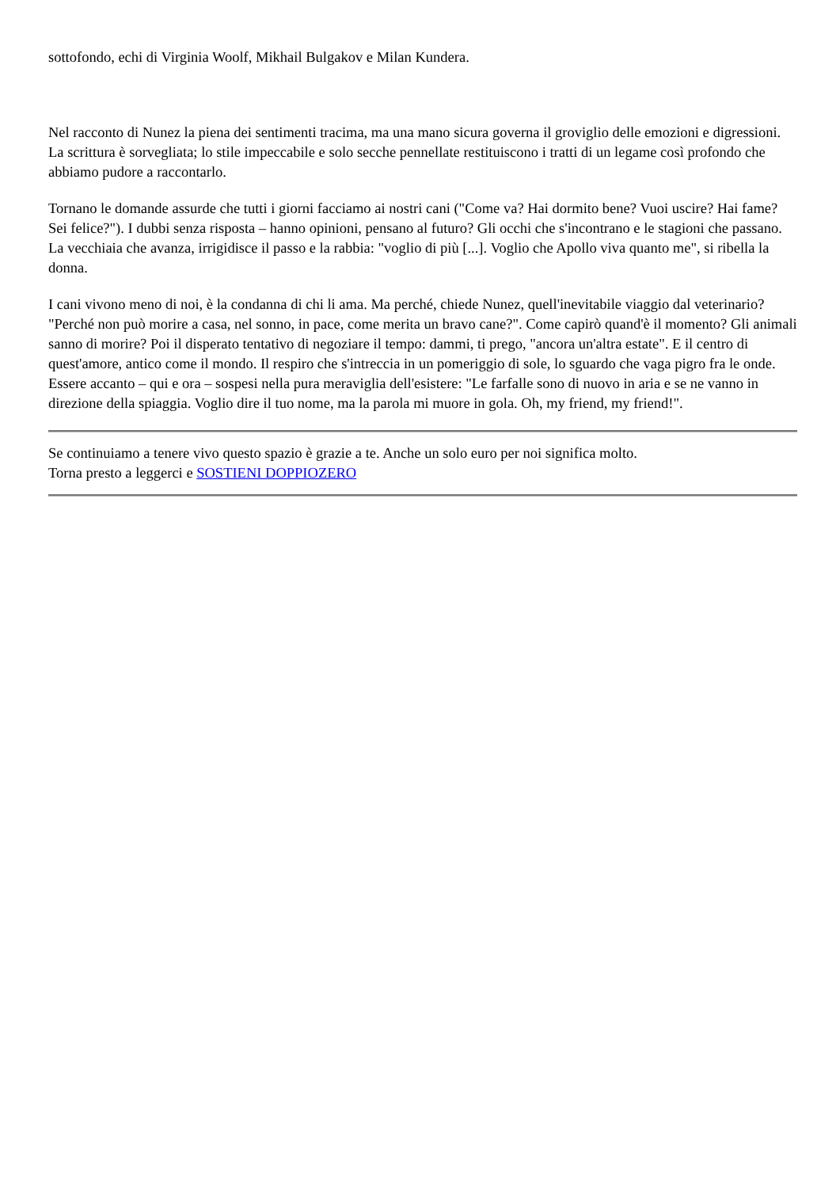sottofondo, echi di Virginia Woolf, Mikhail Bulgakov e Milan Kundera.
Nel racconto di Nunez la piena dei sentimenti tracima, ma una mano sicura governa il groviglio delle emozioni e digressioni. La scrittura è sorvegliata; lo stile impeccabile e solo secche pennellate restituiscono i tratti di un legame così profondo che abbiamo pudore a raccontarlo.
Tornano le domande assurde che tutti i giorni facciamo ai nostri cani ("Come va? Hai dormito bene? Vuoi uscire? Hai fame? Sei felice?"). I dubbi senza risposta – hanno opinioni, pensano al futuro? Gli occhi che s'incontrano e le stagioni che passano. La vecchiaia che avanza, irrigidisce il passo e la rabbia: "voglio di più [...]. Voglio che Apollo viva quanto me", si ribella la donna.
I cani vivono meno di noi, è la condanna di chi li ama. Ma perché, chiede Nunez, quell'inevitabile viaggio dal veterinario? "Perché non può morire a casa, nel sonno, in pace, come merita un bravo cane?". Come capirò quand'è il momento? Gli animali sanno di morire? Poi il disperato tentativo di negoziare il tempo: dammi, ti prego, "ancora un'altra estate". E il centro di quest'amore, antico come il mondo. Il respiro che s'intreccia in un pomeriggio di sole, lo sguardo che vaga pigro fra le onde. Essere accanto – qui e ora – sospesi nella pura meraviglia dell'esistere: "Le farfalle sono di nuovo in aria e se ne vanno in direzione della spiaggia. Voglio dire il tuo nome, ma la parola mi muore in gola. Oh, my friend, my friend!".
Se continuiamo a tenere vivo questo spazio è grazie a te. Anche un solo euro per noi significa molto.
Torna presto a leggerci e SOSTIENI DOPPIOZERO